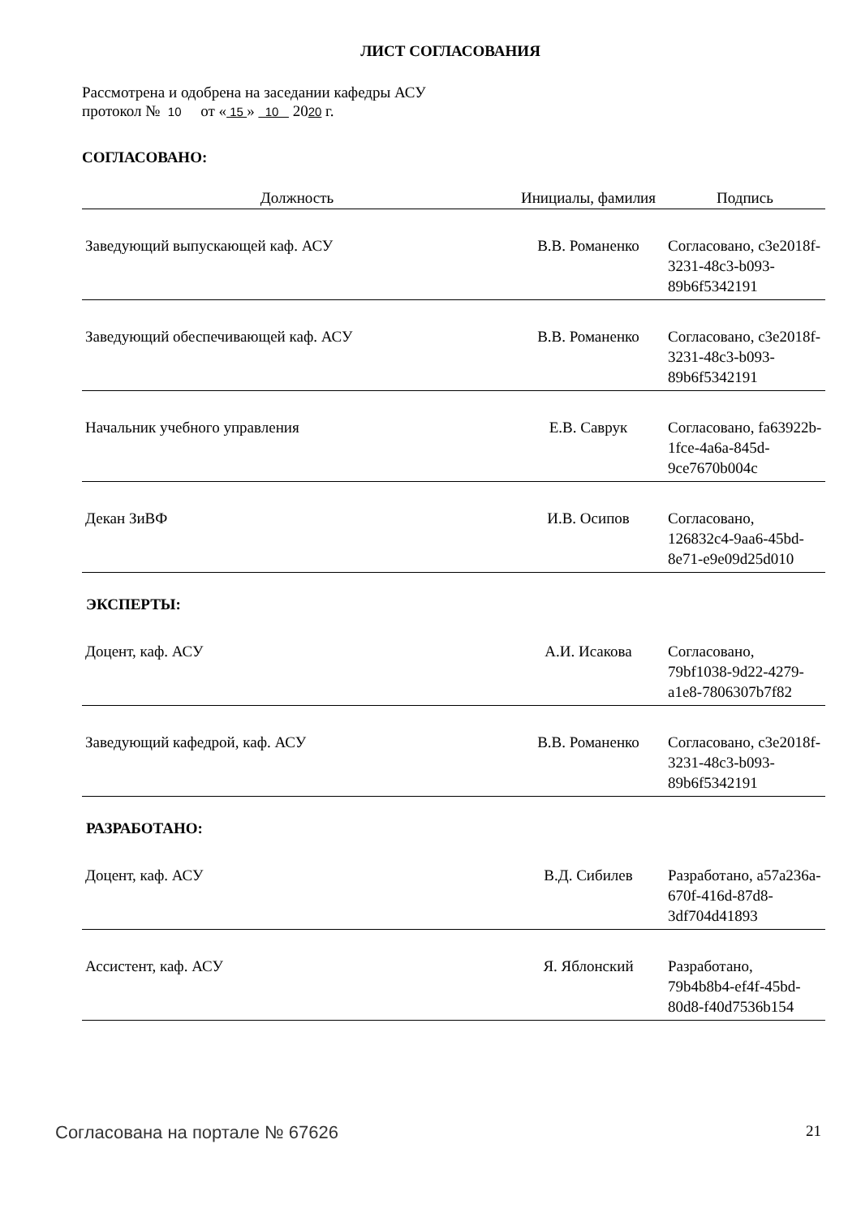ЛИСТ СОГЛАСОВАНИЯ
Рассмотрена и одобрена на заседании кафедры АСУ
протокол № 10 от « 15 » 10 2020 г.
СОГЛАСОВАНО:
| Должность | Инициалы, фамилия | Подпись |
| --- | --- | --- |
| Заведующий выпускающей каф. АСУ | В.В. Романенко | Согласовано, c3e2018f-3231-48c3-b093-89b6f5342191 |
| Заведующий обеспечивающей каф. АСУ | В.В. Романенко | Согласовано, c3e2018f-3231-48c3-b093-89b6f5342191 |
| Начальник учебного управления | Е.В. Саврук | Согласовано, fa63922b-1fce-4a6a-845d-9ce7670b004c |
| Декан ЗиВФ | И.В. Осипов | Согласовано, 126832c4-9aa6-45bd-8e71-e9e09d25d010 |
ЭКСПЕРТЫ:
| Доцент, каф. АСУ | А.И. Исакова | Согласовано, 79bf1038-9d22-4279-a1e8-7806307b7f82 |
| Заведующий кафедрой, каф. АСУ | В.В. Романенко | Согласовано, c3e2018f-3231-48c3-b093-89b6f5342191 |
РАЗРАБОТАНО:
| Доцент, каф. АСУ | В.Д. Сибилев | Разработано, a57a236a-670f-416d-87d8-3df704d41893 |
| Ассистент, каф. АСУ | Я. Яблонский | Разработано, 79b4b8b4-ef4f-45bd-80d8-f40d7536b154 |
Согласована на портале № 67626 21